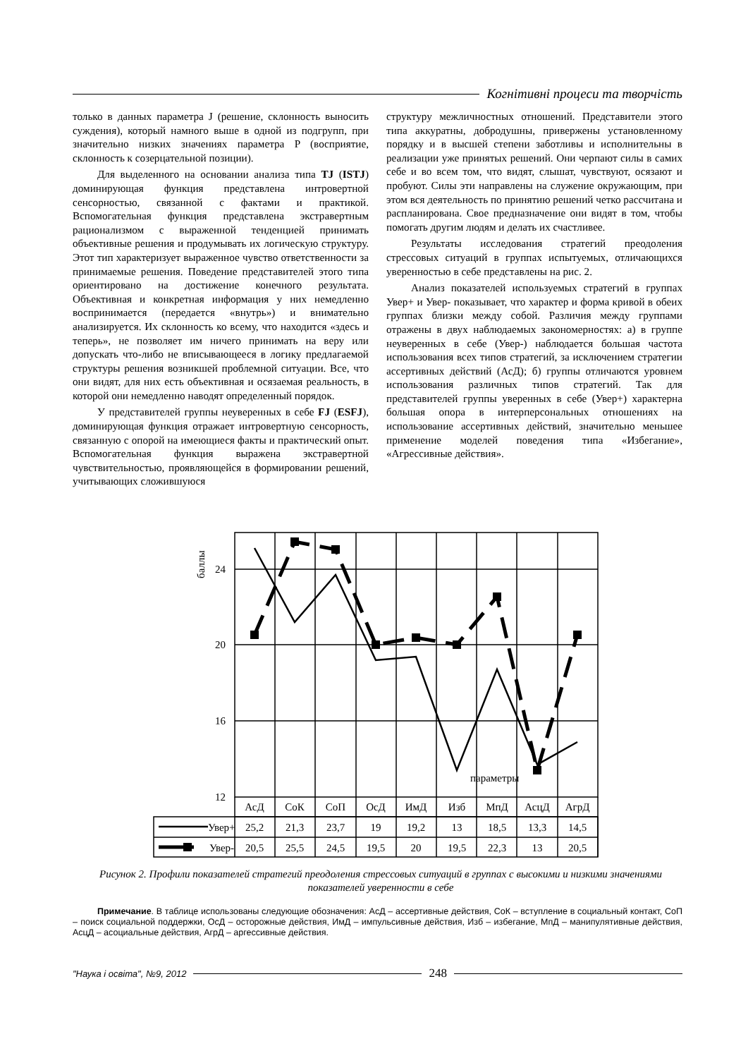Когнітивні процеси та творчість
только в данных параметра J (решение, склонность выносить суждения), который намного выше в одной из подгрупп, при значительно низких значениях параметра P (восприятие, склонность к созерцательной позиции).
Для выделенного на основании анализа типа TJ (ISTJ) доминирующая функция представлена интровертной сенсорностью, связанной с фактами и практикой. Вспомогательная функция представлена экстравертным рационализмом с выраженной тенденцией принимать объективные решения и продумывать их логическую структуру. Этот тип характеризует выраженное чувство ответственности за принимаемые решения. Поведение представителей этого типа ориентировано на достижение конечного результата. Объективная и конкретная информация у них немедленно воспринимается (передается «внутрь») и внимательно анализируется. Их склонность ко всему, что находится «здесь и теперь», не позволяет им ничего принимать на веру или допускать что-либо не вписывающееся в логику предлагаемой структуры решения возникшей проблемной ситуации. Все, что они видят, для них есть объективная и осязаемая реальность, в которой они немедленно наводят определенный порядок.
У представителей группы неуверенных в себе FJ (ESFJ), доминирующая функция отражает интровертную сенсорность, связанную с опорой на имеющиеся факты и практический опыт. Вспомогательная функция выражена экстравертной чувствительностью, проявляющейся в формировании решений, учитывающих сложившуюся
структуру межличностных отношений. Представители этого типа аккуратны, добродушны, привержены установленному порядку и в высшей степени заботливы и исполнительны в реализации уже принятых решений. Они черпают силы в самих себе и во всем том, что видят, слышат, чувствуют, осязают и пробуют. Силы эти направлены на служение окружающим, при этом вся деятельность по принятию решений четко рассчитана и распланирована. Свое предназначение они видят в том, чтобы помогать другим людям и делать их счастливее.
Результаты исследования стратегий преодоления стрессовых ситуаций в группах испытуемых, отличающихся уверенностью в себе представлены на рис. 2.
Анализ показателей используемых стратегий в группах Увер+ и Увер- показывает, что характер и форма кривой в обеих группах близки между собой. Различия между группами отражены в двух наблюдаемых закономерностях: а) в группе неуверенных в себе (Увер-) наблюдается большая частота использования всех типов стратегий, за исключением стратегии ассертивных действий (АсД); б) группы отличаются уровнем использования различных типов стратегий. Так для представителей группы уверенных в себе (Увер+) характерна большая опора в интерперсональных отношениях на использование ассертивных действий, значительно меньшее применение моделей поведения типа «Избегание», «Агрессивные действия».
24
20
16
12
баллы
параметры
АсД
СоК
СоП
ОсД
ИмД
Изб
МпД
АсцД
АгрД
25,2
21,3
23,7
19
19,2
13
18,5
13,3
14,5
20,5
25,5
24,5
19,5
20
19,5
22,3
13
20,5
Увер+
Увер-
Рисунок 2. Профили показателей стратегий преодоления стрессовых ситуаций в группах с высокими и низкими значениями показателей уверенности в себе
Примечание. В таблице использованы следующие обозначения: АсД – ассертивные действия, СоК – вступление в социальный контакт, СоП – поиск социальной поддержки, ОсД – осторожные действия, ИмД – импульсивные действия, Изб – избегание, МпД – манипулятивные действия, АсцД – асоциальные действия, АгрД – аргессивные действия.
"Наука і освіта", №9, 2012 248